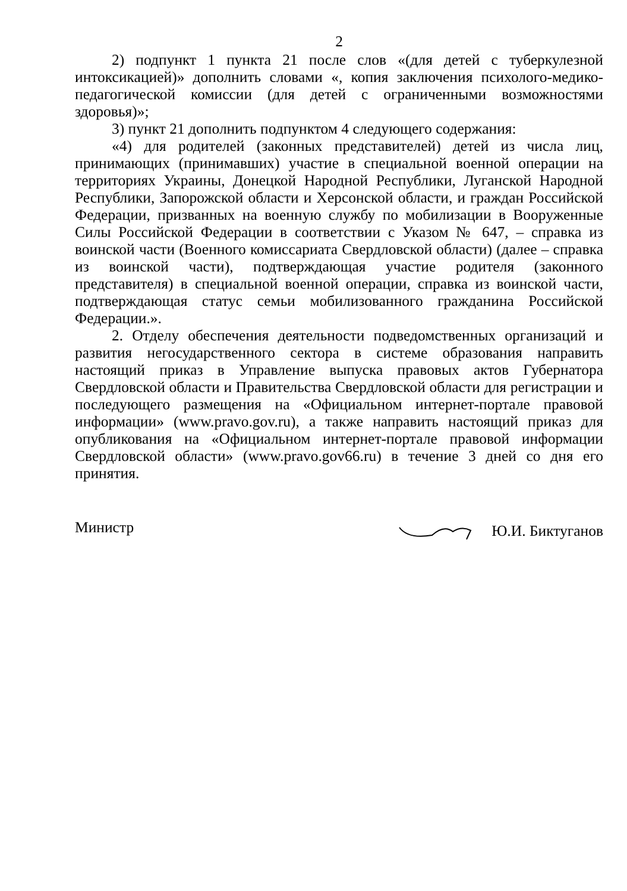2
2) подпункт 1 пункта 21 после слов «(для детей с туберкулезной интоксикацией)» дополнить словами «, копия заключения психолого-медико-педагогической комиссии (для детей с ограниченными возможностями здоровья)»;
3) пункт 21 дополнить подпунктом 4 следующего содержания:
«4) для родителей (законных представителей) детей из числа лиц, принимающих (принимавших) участие в специальной военной операции на территориях Украины, Донецкой Народной Республики, Луганской Народной Республики, Запорожской области и Херсонской области, и граждан Российской Федерации, призванных на военную службу по мобилизации в Вооруженные Силы Российской Федерации в соответствии с Указом № 647, – справка из воинской части (Военного комиссариата Свердловской области) (далее – справка из воинской части), подтверждающая участие родителя (законного представителя) в специальной военной операции, справка из воинской части, подтверждающая статус семьи мобилизованного гражданина Российской Федерации.».
2. Отделу обеспечения деятельности подведомственных организаций и развития негосударственного сектора в системе образования направить настоящий приказ в Управление выпуска правовых актов Губернатора Свердловской области и Правительства Свердловской области для регистрации и последующего размещения на «Официальном интернет-портале правовой информации» (www.pravo.gov.ru), а также направить настоящий приказ для опубликования на «Официальном интернет-портале правовой информации Свердловской области» (www.pravo.gov66.ru) в течение 3 дней со дня его принятия.
Министр Ю.И. Биктуганов